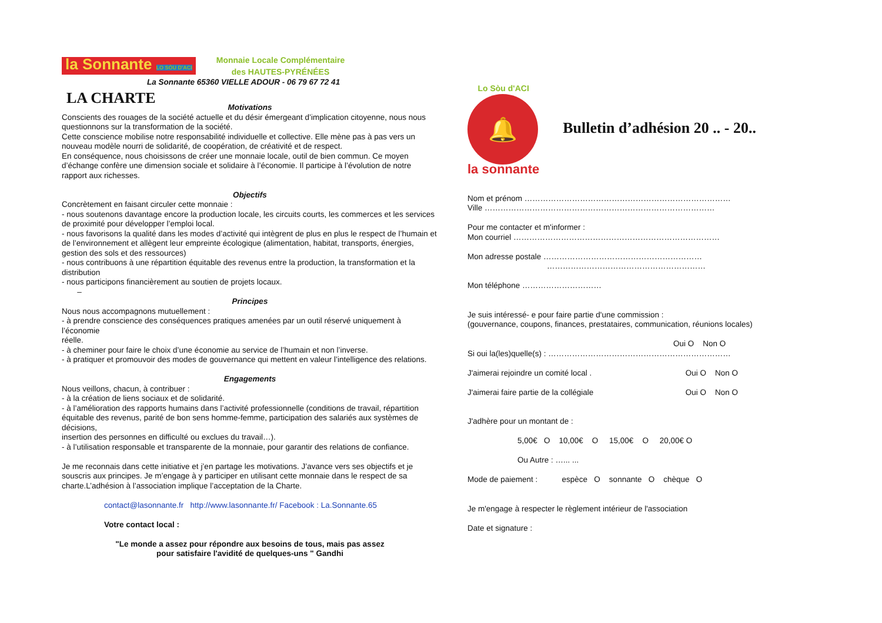la Sonnante LO SÒU D'ACI
Monnaie Locale Complémentaire
des HAUTES-PYRÉNÉES
La Sonnante 65360 VIELLE ADOUR - 06 79 67 72 41
LA CHARTE
Motivations
Conscients des rouages de la société actuelle et du désir émergeant d’implication citoyenne, nous nous questionnons sur la transformation de la société.
Cette conscience mobilise notre responsabilité individuelle et collective. Elle mène pas à pas vers un nouveau modèle nourri de solidarité, de coopération, de créativité et de respect.
En conséquence, nous choisissons de créer une monnaie locale, outil de bien commun. Ce moyen d’échange confère une dimension sociale et solidaire à l’économie. Il participe à l’évolution de notre rapport aux richesses.
Objectifs
Concrètement en faisant circuler cette monnaie :
- nous soutenons davantage encore la production locale, les circuits courts, les commerces et les services de proximité pour développer l’emploi local.
- nous favorisons la qualité dans les modes d’activité qui intègrent de plus en plus le respect de l’humain et de l’environnement et allègent leur empreinte écologique (alimentation, habitat, transports, énergies, gestion des sols et des ressources)
- nous contribuons à une répartition équitable des revenus entre la production, la transformation et la distribution
- nous participons financièrement au soutien de projets locaux.
–
Principes
Nous nous accompagnons mutuellement :
- à prendre conscience des conséquences pratiques amenées par un outil réservé uniquement à l’économie
réelle.
- à cheminer pour faire le choix d’une économie au service de l’humain et non l’inverse.
- à pratiquer et promouvoir des modes de gouvernance qui mettent en valeur l’intelligence des relations.
Engagements
Nous veillons, chacun, à contribuer :
- à la création de liens sociaux et de solidarité.
- à l’amélioration des rapports humains dans l’activité professionnelle (conditions de travail, répartition équitable des revenus, parité de bon sens homme-femme, participation des salariés aux systèmes de décisions,
insertion des personnes en difficulté ou exclues du travail…).
- à l’utilisation responsable et transparente de la monnaie, pour garantir des relations de confiance.
Je me reconnais dans cette initiative et j’en partage les motivations. J’avance vers ses objectifs et je souscris aux principes. Je m’engage à y participer en utilisant cette monnaie dans le respect de sa charte.L’adhésion à l’association implique l’acceptation de la Charte.
contact@lasonnante.fr http://www.lasonnante.fr/ Facebook : La.Sonnante.65
Votre contact local :
"Le monde a assez pour répondre aux besoins de tous, mais pas assez
pour satisfaire l'avidité de quelques-uns " Gandhi
Lo Sòu d'ACI
🔔
la sonnante
Bulletin d’adhésion 20 .. - 20..
Nom et prénom ……………………………………………………………………
Ville ……………………………………………………………………………
Pour me contacter et m'informer :
Mon courriel ……………………………………………………………………
Mon adresse postale ……………………………………………………
……………………………………………………
Mon téléphone …………………………
Je suis intéressé- e pour faire partie d'une commission :
(gouvernance, coupons, finances, prestataires, communication, réunions locales)
Oui O Non O
Si oui la(les)quelle(s) : ……………………………………………………………
J'aimerai rejoindre un comité local . Oui O Non O
J'aimerai faire partie de la collégiale Oui O Non O
J'adhère pour un montant de :
5,00€ O 10,00€ O 15,00€ O 20,00€ O
Ou Autre : …... ...
Mode de paiement : espèce O sonnante O chèque O
Je m'engage à respecter le règlement intérieur de l'association
Date et signature :